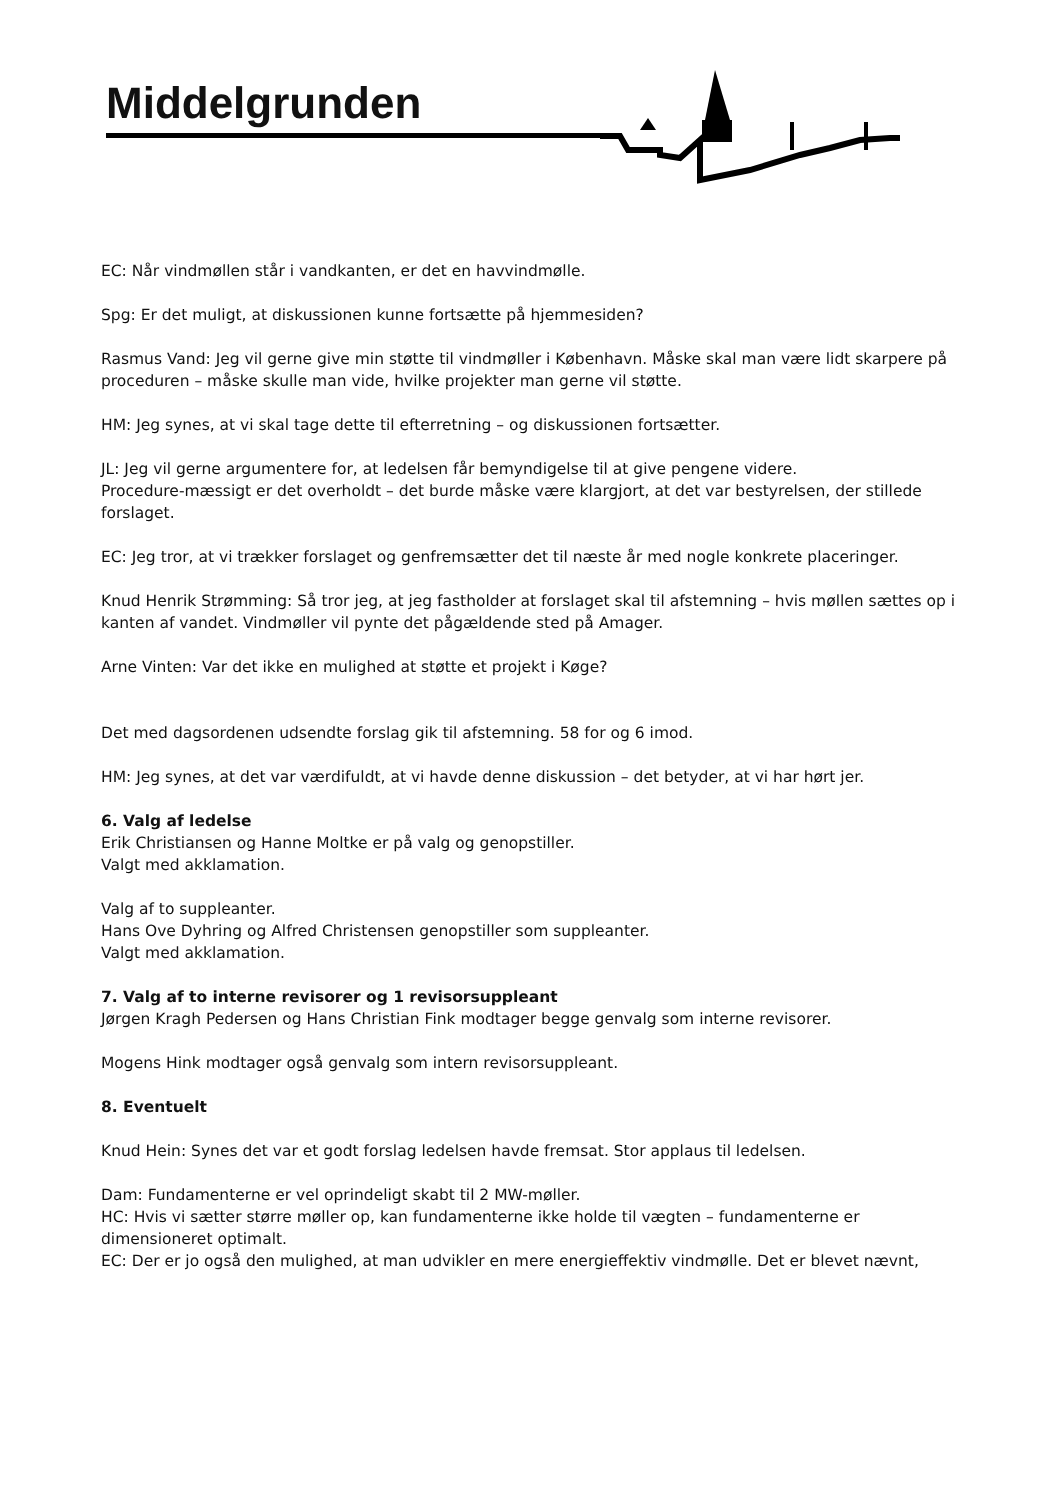Middelgrunden
EC: Når vindmøllen står i vandkanten, er det en havvindmølle.
Spg: Er det muligt, at diskussionen kunne fortsætte på hjemmesiden?
Rasmus Vand: Jeg vil gerne give min støtte til vindmøller i København. Måske skal man være lidt skarpere på proceduren – måske skulle man vide, hvilke projekter man gerne vil støtte.
HM: Jeg synes, at vi skal tage dette til efterretning – og diskussionen fortsætter.
JL: Jeg vil gerne argumentere for, at ledelsen får bemyndigelse til at give pengene videre.
Procedure-mæssigt er det overholdt – det burde måske være klargjort, at det var bestyrelsen, der stillede forslaget.
EC: Jeg tror, at vi trækker forslaget og genfremsætter det til næste år med nogle konkrete placeringer.
Knud Henrik Strømming: Så tror jeg, at jeg fastholder at forslaget skal til afstemning – hvis møllen sættes op i kanten af vandet. Vindmøller vil pynte det pågældende sted på Amager.
Arne Vinten: Var det ikke en mulighed at støtte et projekt i Køge?
Det med dagsordenen udsendte forslag gik til afstemning. 58 for og 6 imod.
HM: Jeg synes, at det var værdifuldt, at vi havde denne diskussion – det betyder, at vi har hørt jer.
6. Valg af ledelse
Erik Christiansen og Hanne Moltke er på valg og genopstiller.
Valgt med akklamation.
Valg af to suppleanter.
Hans Ove Dyhring og Alfred Christensen genopstiller som suppleanter.
Valgt med akklamation.
7. Valg af to interne revisorer og 1 revisorsuppleant
Jørgen Kragh Pedersen og Hans Christian Fink modtager begge genvalg som interne revisorer.
Mogens Hink modtager også genvalg som intern revisorsuppleant.
8. Eventuelt
Knud Hein: Synes det var et godt forslag ledelsen havde fremsat. Stor applaus til ledelsen.
Dam: Fundamenterne er vel oprindeligt skabt til 2 MW-møller.
HC: Hvis vi sætter større møller op, kan fundamenterne ikke holde til vægten – fundamenterne er dimensioneret optimalt.
EC: Der er jo også den mulighed, at man udvikler en mere energieffektiv vindmølle. Det er blevet nævnt,